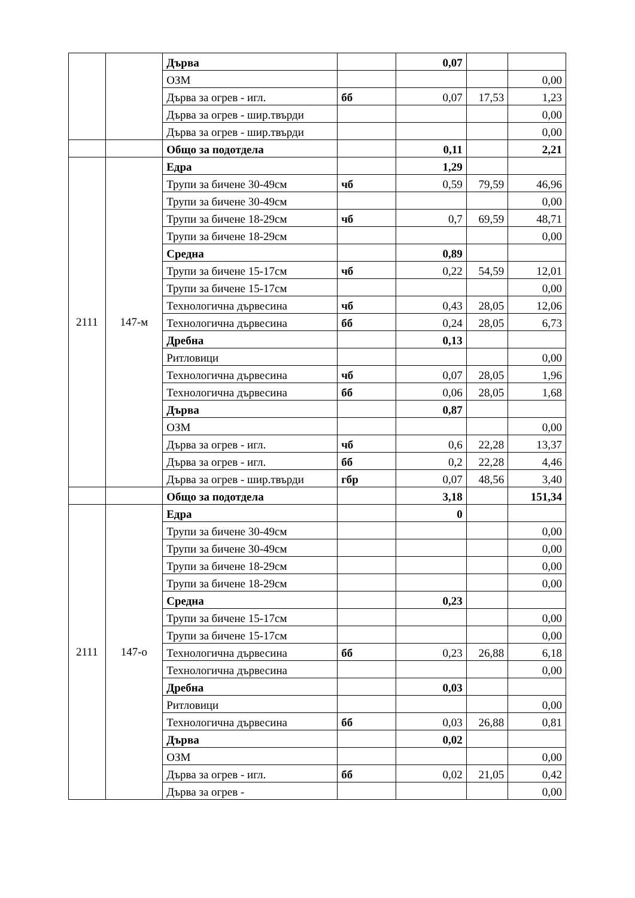| | | Дърва | | 0,07 | | |
| | | ОЗМ | | | | 0,00 |
| | | Дърва за огрев - игл. | бб | 0,07 | 17,53 | 1,23 |
| | | Дърва за огрев - шир.твърди | | | | 0,00 |
| | | Дърва за огрев - шир.твърди | | | | 0,00 |
| | | Общо за подотдела | | 0,11 | | 2,21 |
| 2111 | 147-м | Едра | | 1,29 | | |
| | | Трупи за бичене 30-49см | чб | 0,59 | 79,59 | 46,96 |
| | | Трупи за бичене 30-49см | | | | 0,00 |
| | | Трупи за бичене 18-29см | чб | 0,7 | 69,59 | 48,71 |
| | | Трупи за бичене 18-29см | | | | 0,00 |
| | | Средна | | 0,89 | | |
| | | Трупи за бичене 15-17см | чб | 0,22 | 54,59 | 12,01 |
| | | Трупи за бичене 15-17см | | | | 0,00 |
| | | Технологична дървесина | чб | 0,43 | 28,05 | 12,06 |
| | | Технологична дървесина | бб | 0,24 | 28,05 | 6,73 |
| | | Дребна | | 0,13 | | |
| | | Ритловици | | | | 0,00 |
| | | Технологична дървесина | чб | 0,07 | 28,05 | 1,96 |
| | | Технологична дървесина | бб | 0,06 | 28,05 | 1,68 |
| | | Дърва | | 0,87 | | |
| | | ОЗМ | | | | 0,00 |
| | | Дърва за огрев - игл. | чб | 0,6 | 22,28 | 13,37 |
| | | Дърва за огрев - игл. | бб | 0,2 | 22,28 | 4,46 |
| | | Дърва за огрев - шир.твърди | гбр | 0,07 | 48,56 | 3,40 |
| | | Общо за подотдела | | 3,18 | | 151,34 |
| 2111 | 147-о | Едра | | 0 | | |
| | | Трупи за бичене 30-49см | | | | 0,00 |
| | | Трупи за бичене 30-49см | | | | 0,00 |
| | | Трупи за бичене 18-29см | | | | 0,00 |
| | | Трупи за бичене 18-29см | | | | 0,00 |
| | | Средна | | 0,23 | | |
| | | Трупи за бичене 15-17см | | | | 0,00 |
| | | Трупи за бичене 15-17см | | | | 0,00 |
| | | Технологична дървесина | бб | 0,23 | 26,88 | 6,18 |
| | | Технологична дървесина | | | | 0,00 |
| | | Дребна | | 0,03 | | |
| | | Ритловици | | | | 0,00 |
| | | Технологична дървесина | бб | 0,03 | 26,88 | 0,81 |
| | | Дърва | | 0,02 | | |
| | | ОЗМ | | | | 0,00 |
| | | Дърва за огрев - игл. | бб | 0,02 | 21,05 | 0,42 |
| | | Дърва за огрев - | | | | 0,00 |